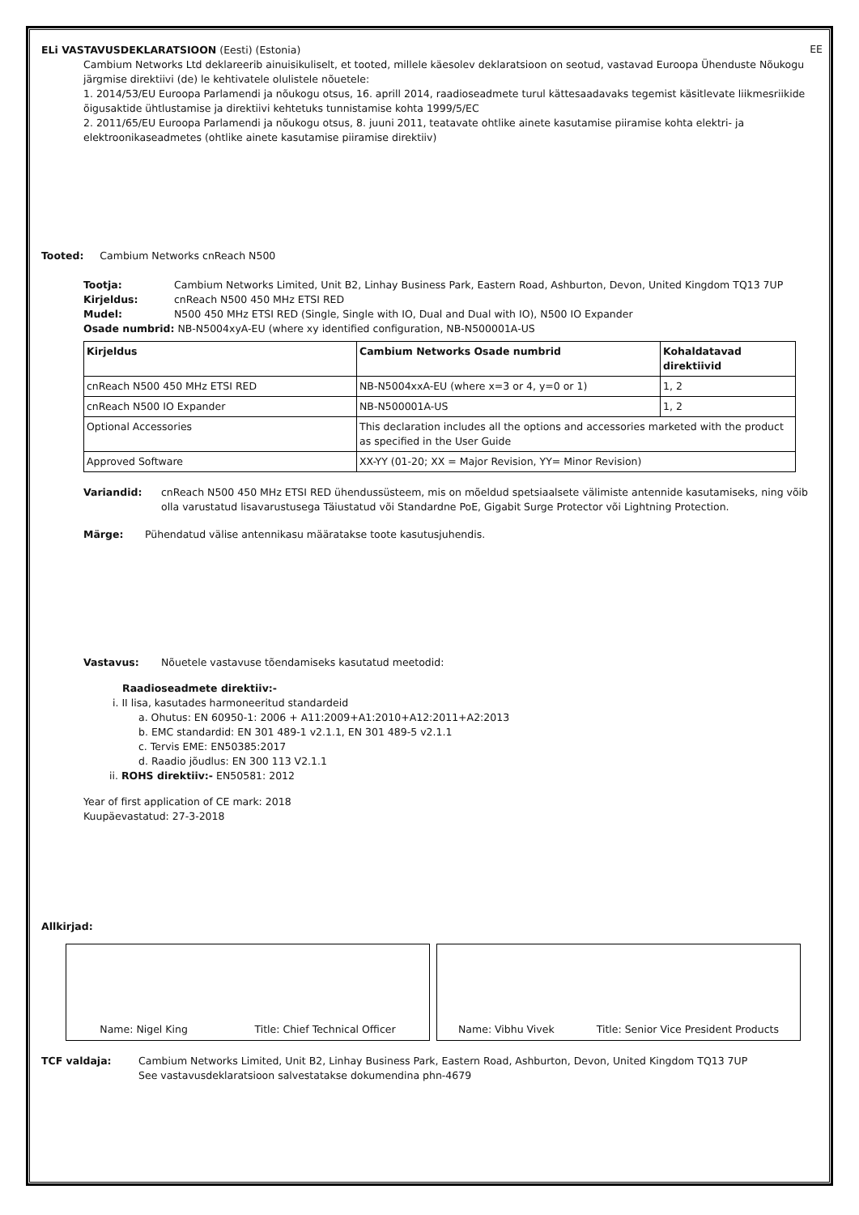EE
ELi VASTAVUSDEKLARATSIOON (Eesti) (Estonia)
Cambium Networks Ltd deklareerib ainuisikuliselt, et tooted, millele käesolev deklaratsioon on seotud, vastavad Euroopa Ühenduste Nõukogu järgmise direktiivi (de) le kehtivatele olulistele nõuetele:
1. 2014/53/EU Euroopa Parlamendi ja nõukogu otsus, 16. aprill 2014, raadioseadmete turul kättesaadavaks tegemist käsitlevate liikmesriikide õigusaktide ühtlustamise ja direktiivi kehtetuks tunnistamise kohta 1999/5/EC
2. 2011/65/EU Euroopa Parlamendi ja nõukogu otsus, 8. juuni 2011, teatavate ohtlike ainete kasutamise piiramise kohta elektri- ja elektroonikaseadmetes (ohtlike ainete kasutamise piiramise direktiiv)
Tooted: Cambium Networks cnReach N500
Tootja: Cambium Networks Limited, Unit B2, Linhay Business Park, Eastern Road, Ashburton, Devon, United Kingdom TQ13 7UP
Kirjeldus: cnReach N500 450 MHz ETSI RED
Mudel: N500 450 MHz ETSI RED (Single, Single with IO, Dual and Dual with IO), N500 IO Expander
Osade numbrid: NB-N5004xyA-EU (where xy identified configuration, NB-N500001A-US
| Kirjeldus | Cambium Networks Osade numbrid | Kohaldatavad direktiivid |
| --- | --- | --- |
| cnReach N500 450 MHz ETSI RED | NB-N5004xxA-EU (where x=3 or 4, y=0 or 1) | 1, 2 |
| cnReach N500 IO Expander | NB-N500001A-US | 1, 2 |
| Optional Accessories | This declaration includes all the options and accessories marketed with the product as specified in the User Guide | |
| Approved Software | XX-YY (01-20; XX = Major Revision, YY= Minor Revision) | |
Variandid: cnReach N500 450 MHz ETSI RED ühendussüsteem, mis on mõeldud spetsiaalsete välimiste antennide kasutamiseks, ning võib olla varustatud lisavarustusega Täiustatud või Standardne PoE, Gigabit Surge Protector või Lightning Protection.
Märge: Pühendatud välise antennikasu määratakse toote kasutusjuhendis.
Vastavus: Nõuetele vastavuse tõendamiseks kasutatud meetodid:
Raadioseadmete direktiiv:-
i. II lisa, kasutades harmoneeritud standardeid
a. Ohutus: EN 60950-1: 2006 + A11:2009+A1:2010+A12:2011+A2:2013
b. EMC standardid: EN 301 489-1 v2.1.1, EN 301 489-5 v2.1.1
c. Tervis EME: EN50385:2017
d. Raadio jõudlus: EN 300 113 V2.1.1
ii. ROHS direktiiv:- EN50581: 2012
Year of first application of CE mark: 2018
Kuupäevastatud: 27-3-2018
Allkirjad:
Name: Nigel King Title: Chief Technical Officer Name: Vibhu Vivek Title: Senior Vice President Products
TCF valdaja: Cambium Networks Limited, Unit B2, Linhay Business Park, Eastern Road, Ashburton, Devon, United Kingdom TQ13 7UP
See vastavusdeklaratsioon salvestatakse dokumendina phn-4679